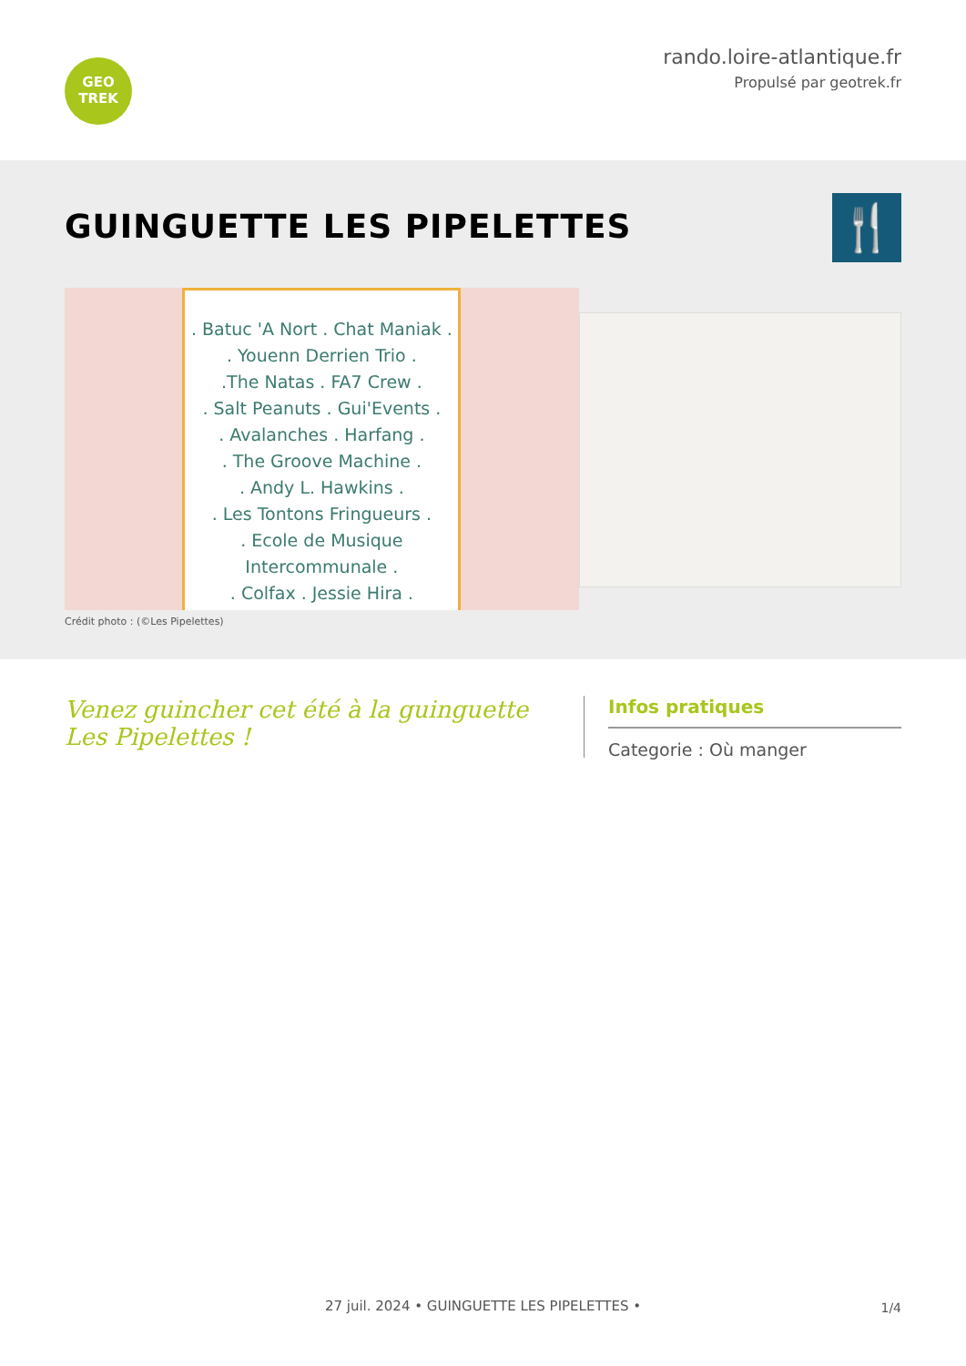GEO
TREK
rando.loire-atlantique.fr
Propulsé par geotrek.fr
GUINGUETTE LES PIPELETTES
🍴
. Batuc 'A Nort . Chat Maniak .
. Youenn Derrien Trio .
.The Natas . FA7 Crew .
. Salt Peanuts . Gui'Events .
. Avalanches . Harfang .
. The Groove Machine .
. Andy L. Hawkins .
. Les Tontons Fringueurs .
. Ecole de Musique Intercommunale .
. Colfax . Jessie Hira .
Crédit photo : (©Les Pipelettes)
Venez guincher cet été à la guinguette Les Pipelettes !
Infos pratiques
Categorie : Où manger
27 juil. 2024 • GUINGUETTE LES PIPELETTES • 1/4